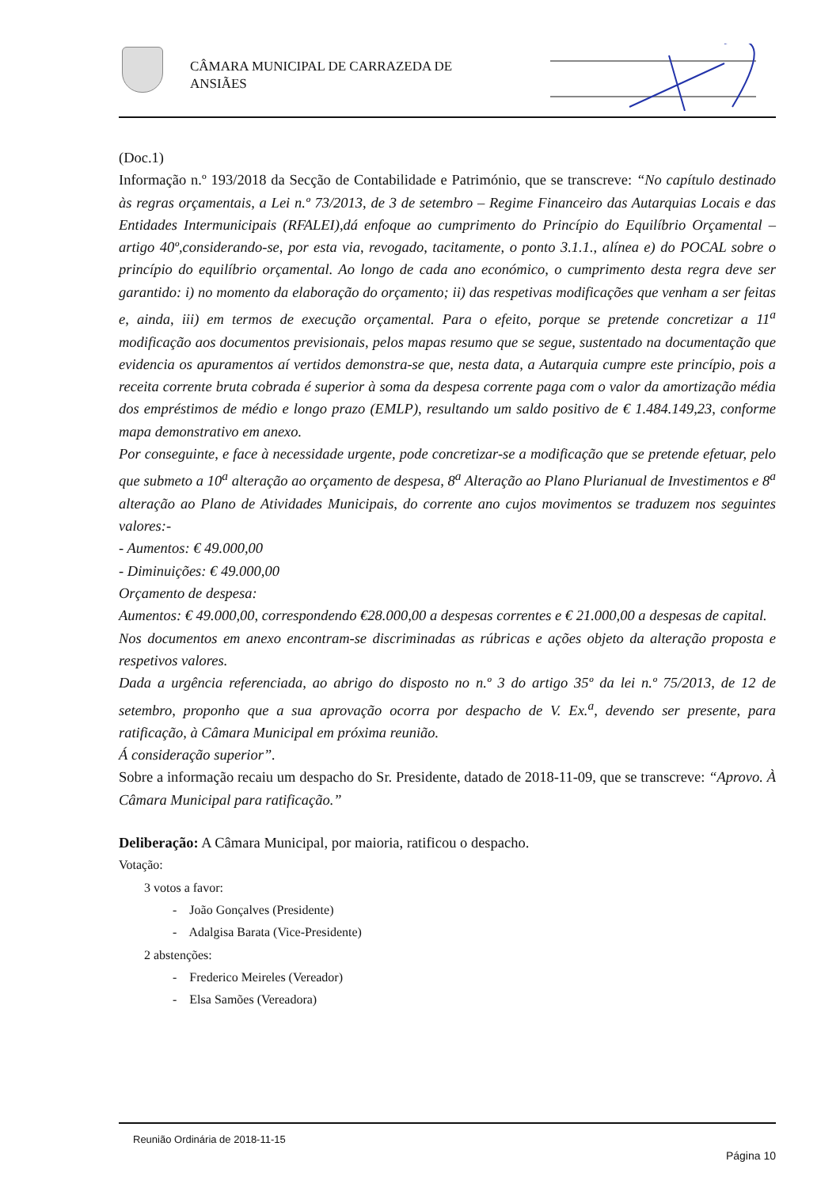CÂMARA MUNICIPAL DE CARRAZEDA DE
ANSIÃES
(Doc.1)
Informação n.º 193/2018 da Secção de Contabilidade e Património, que se transcreve: “No capítulo destinado às regras orçamentais, a Lei n.º 73/2013, de 3 de setembro – Regime Financeiro das Autarquias Locais e das Entidades Intermunicipais (RFALEI),dá enfoque ao cumprimento do Princípio do Equilíbrio Orçamental –artigo 40º,considerando-se, por esta via, revogado, tacitamente, o ponto 3.1.1., alínea e) do POCAL sobre o princípio do equilíbrio orçamental. Ao longo de cada ano económico, o cumprimento desta regra deve ser garantido: i) no momento da elaboração do orçamento; ii) das respetivas modificações que venham a ser feitas e, ainda, iii) em termos de execução orçamental. Para o efeito, porque se pretende concretizar a 11<sup>a</sup> modificação aos documentos previsionais, pelos mapas resumo que se segue, sustentado na documentação que evidencia os apuramentos aí vertidos demonstra-se que, nesta data, a Autarquia cumpre este princípio, pois a receita corrente bruta cobrada é superior à soma da despesa corrente paga com o valor da amortização média dos empréstimos de médio e longo prazo (EMLP), resultando um saldo positivo de € 1.484.149,23, conforme mapa demonstrativo em anexo.
Por conseguinte, e face à necessidade urgente, pode concretizar-se a modificação que se pretende efetuar, pelo que submeto a 10<sup>a</sup> alteração ao orçamento de despesa, 8<sup>a</sup> Alteração ao Plano Plurianual de Investimentos e 8<sup>a</sup> alteração ao Plano de Atividades Municipais, do corrente ano cujos movimentos se traduzem nos seguintes valores:-
- Aumentos: € 49.000,00
- Diminuições: € 49.000,00
Orçamento de despesa:
Aumentos: € 49.000,00, correspondendo €28.000,00 a despesas correntes e € 21.000,00 a despesas de capital.
Nos documentos em anexo encontram-se discriminadas as rúbricas e ações objeto da alteração proposta e respetivos valores.
Dada a urgência referenciada, ao abrigo do disposto no n.º 3 do artigo 35º da lei n.º 75/2013, de 12 de setembro, proponho que a sua aprovação ocorra por despacho de V. Ex.<sup>a</sup>, devendo ser presente, para ratificação, à Câmara Municipal em próxima reunião.
Á consideração superior”.
Sobre a informação recaiu um despacho do Sr. Presidente, datado de 2018-11-09, que se transcreve: “Aprovo. À Câmara Municipal para ratificação.”
Deliberação: A Câmara Municipal, por maioria, ratificou o despacho.
Votação:
3 votos a favor:
- João Gonçalves (Presidente)
- Adalgisa Barata (Vice-Presidente)
2 abstenções:
- Frederico Meireles (Vereador)
- Elsa Samões (Vereadora)
Reunião Ordinária de 2018-11-15
Página 10